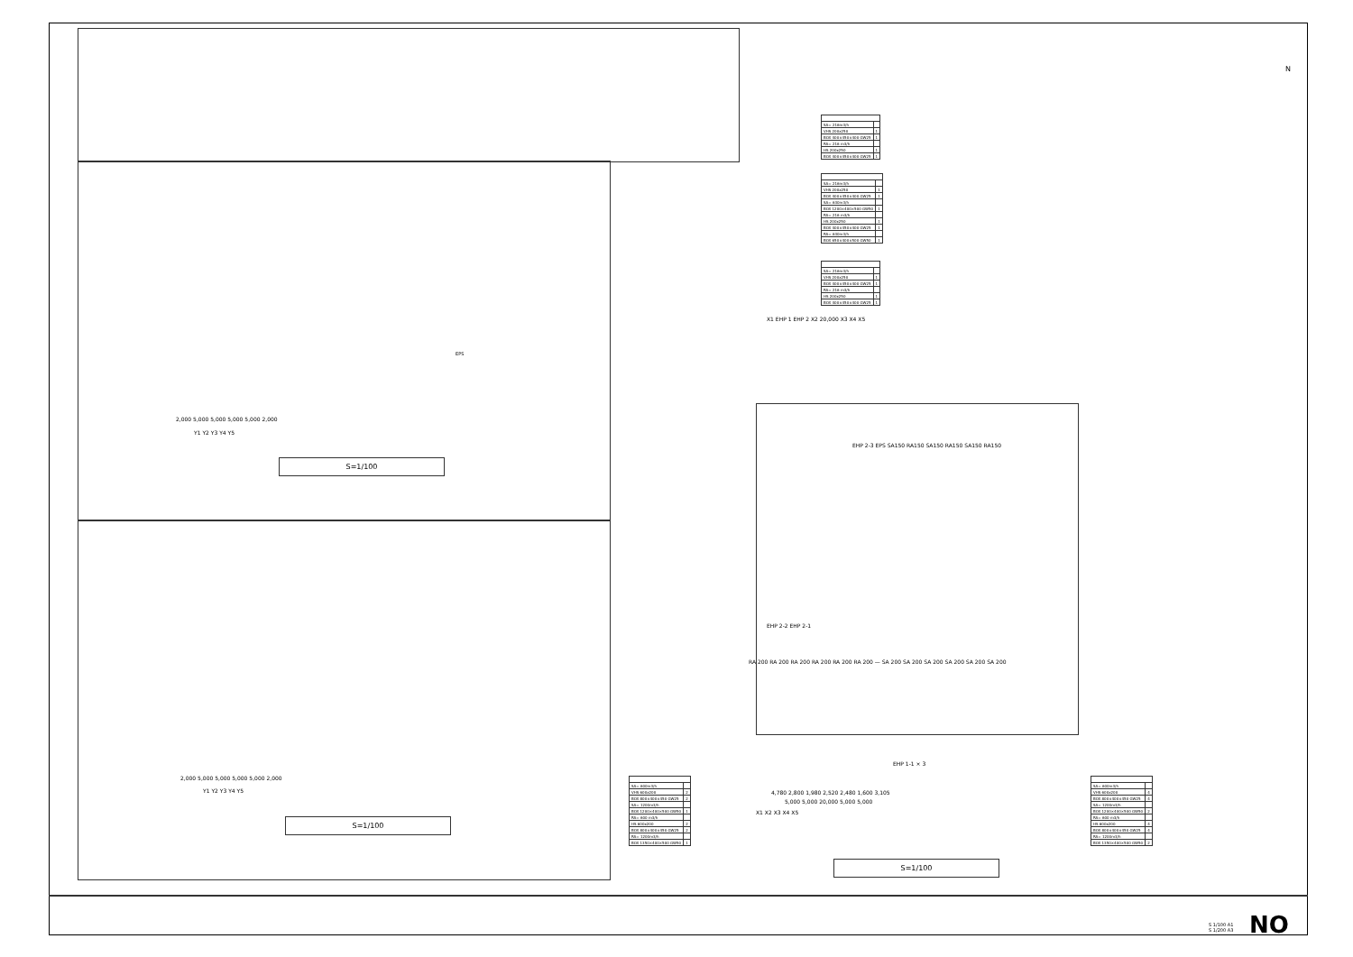2,000 5,000 5,000 5,000 5,000 2,000
Y1 Y2 Y3 Y4 Y5
EPS
S=1/100
2,000 5,000 5,000 5,000 5,000 2,000
Y1 Y2 Y3 Y4 Y5
S=1/100
| SA= 216m3/h | |
| VHS 200x250 | 1 |
| BOX 400×450×400 GW25 | 1 |
| RA= 216 m3/h | |
| HS 200x250 | 1 |
| BOX 400×450×400 GW25 | 1 |
| SA= 216m3/h | |
| VHS 200x250 | 1 |
| BOX 400×450×400 GW25 | 1 |
| SA= 630m3/h | |
| BOX 1200×400×500 GW50 | 1 |
| RA= 216 m3/h | |
| HS 200x250 | 1 |
| BOX 400×450×400 GW25 | 1 |
| RA= 630m3/h | |
| BOX 650×400×500 GW50 | 1 |
| SA= 216m3/h | |
| VHS 200x250 | 1 |
| BOX 400×450×400 GW25 | 1 |
| RA= 216 m3/h | |
| HS 200x250 | 1 |
| BOX 400×450×400 GW25 | 1 |
X1 EHP 1 EHP 2 X2 20,000 X3 X4 X5
EHP 2-3 EPS SA150 RA150 SA150 RA150 SA150 RA150
EHP 2-2 EHP 2-1
RA 200 RA 200 RA 200 RA 200 RA 200 RA 200 — SA 200 SA 200 SA 200 SA 200 SA 200 SA 200
EHP 1-1 × 3
4,780 2,800 1,980 2,520 2,480 1,600 3,105
5,000 5,000 20,000 5,000 5,000
X1 X2 X3 X4 X5
| SA= 600m3/h | |
| VHS 600x200 | 2 |
| BOX 800×400×450 GW25 | 2 |
| SA= 1200m3/h | |
| BOX 1200×400×500 GW50 | 1 |
| RA= 600 m3/h | |
| HS 600x200 | 2 |
| BOX 800×400×450 GW25 | 2 |
| RA= 1200m3/h | |
| BOX 1350×400×500 GW50 | 1 |
| SA= 600m3/h | |
| VHS 600x200 | 4 |
| BOX 800×400×450 GW25 | 4 |
| SA= 1200m3/h | |
| BOX 1200×400×500 GW50 | 2 |
| RA= 600 m3/h | |
| HS 600x200 | 4 |
| BOX 800×400×450 GW25 | 4 |
| RA= 1200m3/h | |
| BOX 1350×400×500 GW50 | 2 |
S=1/100
N
S 1/100 A1
S 1/200 A3
NO